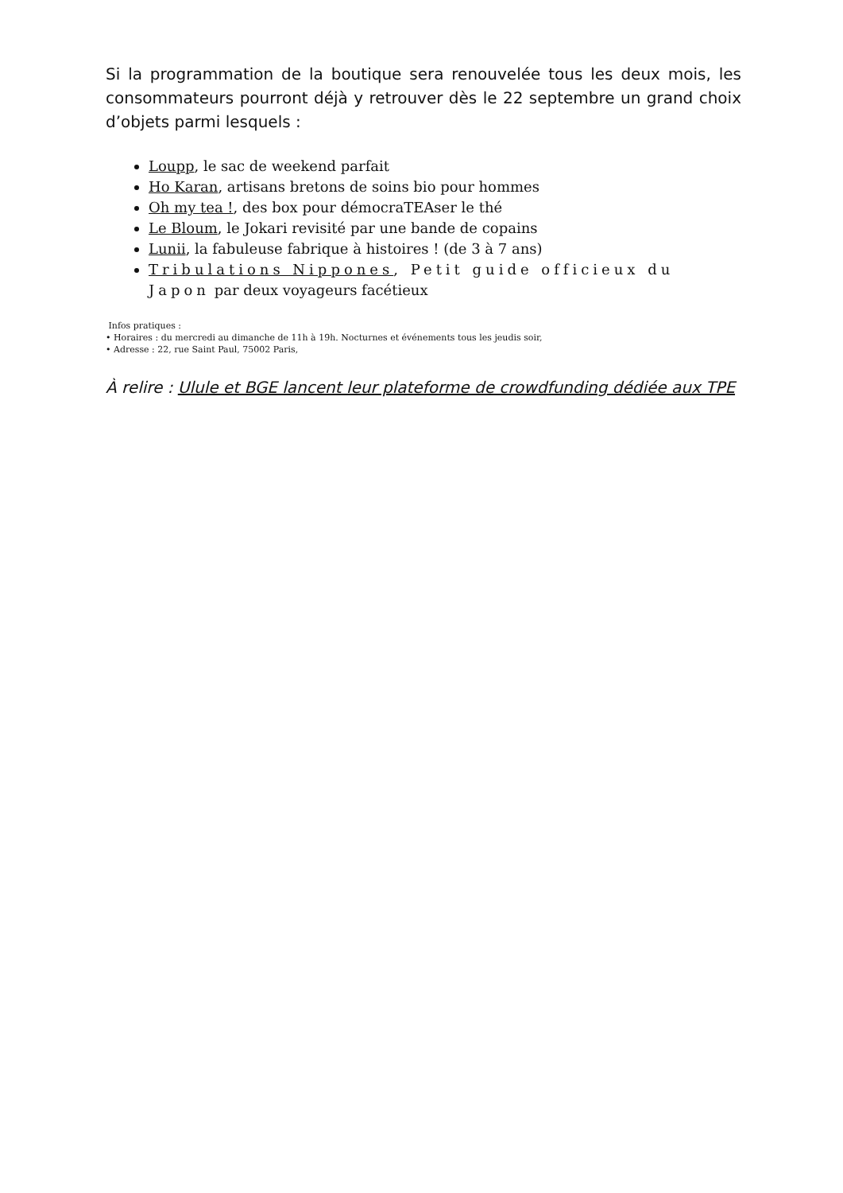Si la programmation de la boutique sera renouvelée tous les deux mois, les consommateurs pourront déjà y retrouver dès le 22 septembre un grand choix d’objets parmi lesquels :
Loupp, le sac de weekend parfait
Ho Karan, artisans bretons de soins bio pour hommes
Oh my tea !, des box pour démocraTEAser le thé
Le Bloum, le Jokari revisité par une bande de copains
Lunii, la fabuleuse fabrique à histoires ! (de 3 à 7 ans)
Tribulations Nippones, Petit guide officieux du Japon par deux voyageurs facétieux
Infos pratiques :
• Horaires : du mercredi au dimanche de 11h à 19h. Nocturnes et événements tous les jeudis soir,
• Adresse : 22, rue Saint Paul, 75002 Paris,
À relire : Ulule et BGE lancent leur plateforme de crowdfunding dédiée aux TPE